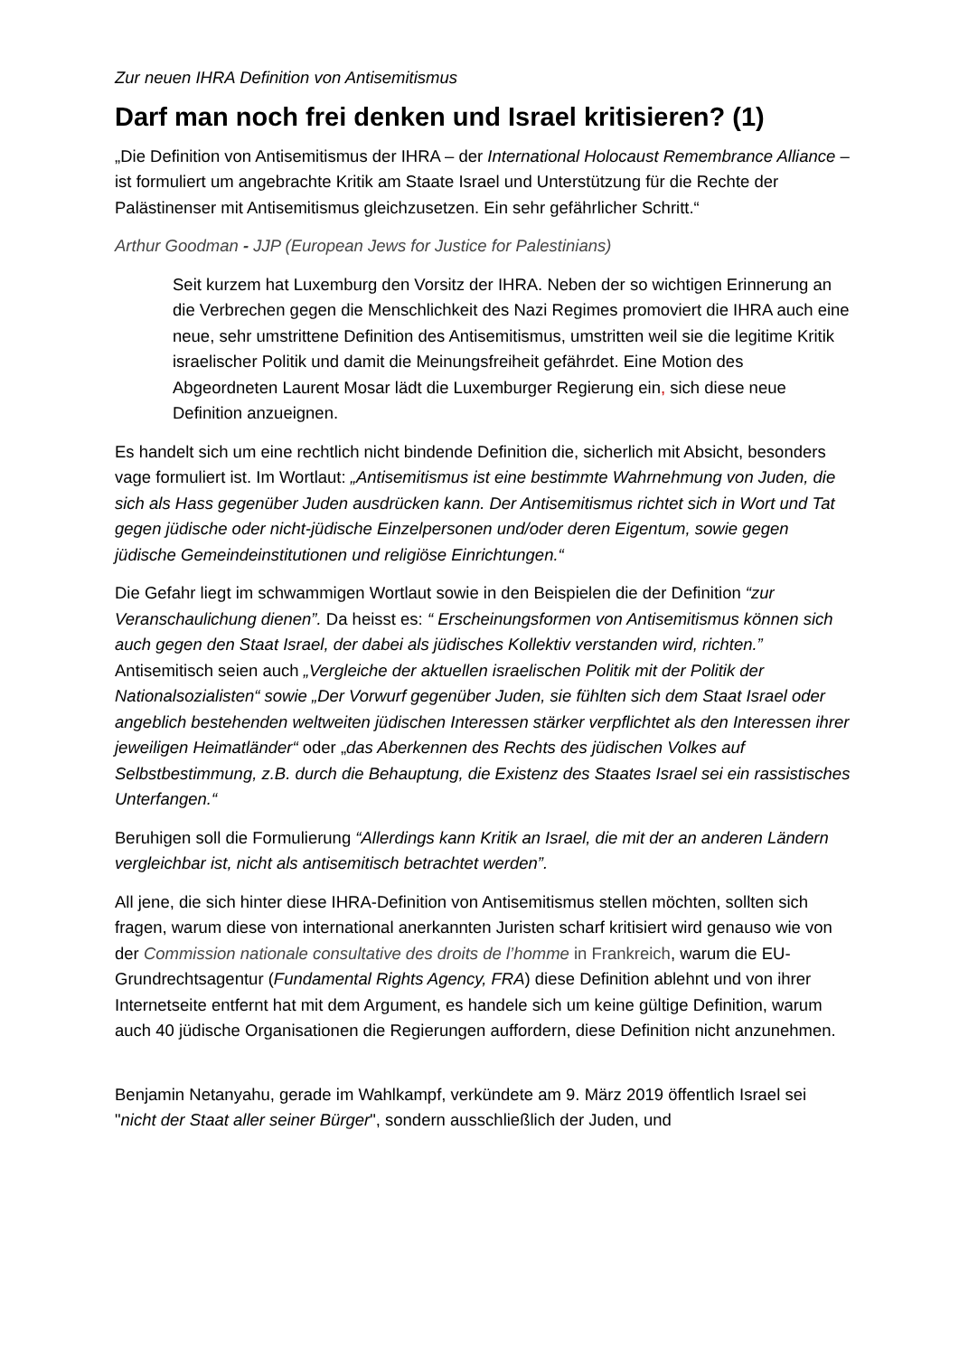Zur neuen IHRA Definition von Antisemitismus
Darf man noch frei denken und Israel kritisieren? (1)
„Die Definition von Antisemitismus der IHRA – der International Holocaust Remembrance Alliance – ist formuliert um angebrachte Kritik am Staate Israel und Unterstützung für die Rechte der Palästinenser mit Antisemitismus gleichzusetzen. Ein sehr gefährlicher Schritt.“
Arthur Goodman - JJP (European Jews for Justice for Palestinians)
Seit kurzem hat Luxemburg den Vorsitz der IHRA. Neben der so wichtigen Erinnerung an die Verbrechen gegen die Menschlichkeit des Nazi Regimes promoviert die IHRA auch eine neue, sehr umstrittene Definition des Antisemitismus, umstritten weil sie die legitime Kritik israelischer Politik und damit die Meinungsfreiheit gefährdet. Eine Motion des Abgeordneten Laurent Mosar lädt die Luxemburger Regierung ein, sich diese neue Definition anzueignen.
Es handelt sich um eine rechtlich nicht bindende Definition die, sicherlich mit Absicht, besonders vage formuliert ist. Im Wortlaut: „Antisemitismus ist eine bestimmte Wahrnehmung von Juden, die sich als Hass gegenüber Juden ausdrücken kann. Der Antisemitismus richtet sich in Wort und Tat gegen jüdische oder nicht-jüdische Einzelpersonen und/oder deren Eigentum, sowie gegen jüdische Gemeindeinstitutionen und religiöse Einrichtungen.“
Die Gefahr liegt im schwammigen Wortlaut sowie in den Beispielen die der Definition “zur Veranschaulichung dienen”. Da heisst es: “ Erscheinungsformen von Antisemitismus können sich auch gegen den Staat Israel, der dabei als jüdisches Kollektiv verstanden wird, richten.” Antisemitisch seien auch „Vergleiche der aktuellen israelischen Politik mit der Politik der Nationalsozialisten“ sowie „Der Vorwurf gegenüber Juden, sie fühlten sich dem Staat Israel oder angeblich bestehenden weltweiten jüdischen Interessen stärker verpflichtet als den Interessen ihrer jeweiligen Heimatländer“ oder „das Aberkennen des Rechts des jüdischen Volkes auf Selbstbestimmung, z.B. durch die Behauptung, die Existenz des Staates Israel sei ein rassistisches Unterfangen.“
Beruhigen soll die Formulierung “Allerdings kann Kritik an Israel, die mit der an anderen Ländern vergleichbar ist, nicht als antisemitisch betrachtet werden”.
All jene, die sich hinter diese IHRA-Definition von Antisemitismus stellen möchten, sollten sich fragen, warum diese von international anerkannten Juristen scharf kritisiert wird genauso wie von der Commission nationale consultative des droits de l’homme in Frankreich, warum die EU-Grundrechtsagentur (Fundamental Rights Agency, FRA) diese Definition ablehnt und von ihrer Internetseite entfernt hat mit dem Argument, es handele sich um keine gültige Definition, warum auch 40 jüdische Organisationen die Regierungen auffordern, diese Definition nicht anzunehmen.
Benjamin Netanyahu, gerade im Wahlkampf, verkündete am 9. März 2019 öffentlich Israel sei "nicht der Staat aller seiner Bürger", sondern ausschließlich der Juden, und